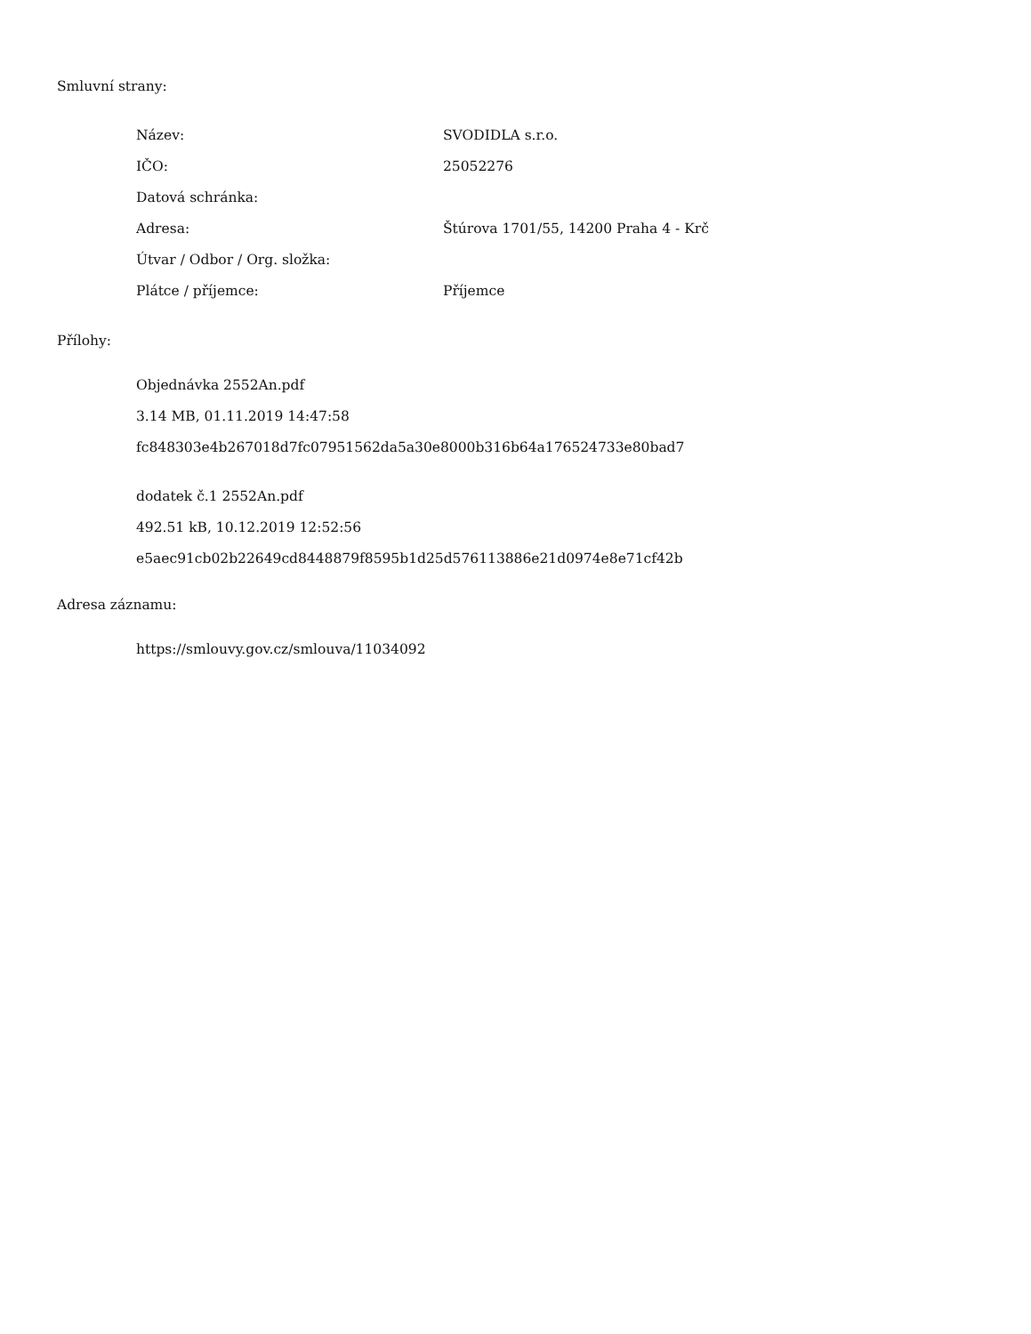Smluvní strany:
| Název: | SVODIDLA s.r.o. |
| IČO: | 25052276 |
| Datová schránka: | |
| Adresa: | Štúrova 1701/55, 14200 Praha 4 - Krč |
| Útvar / Odbor / Org. složka: | |
| Plátce / příjemce: | Příjemce |
Přílohy:
Objednávka 2552An.pdf
3.14 MB, 01.11.2019 14:47:58
fc848303e4b267018d7fc07951562da5a30e8000b316b64a176524733e80bad7
dodatek č.1 2552An.pdf
492.51 kB, 10.12.2019 12:52:56
e5aec91cb02b22649cd8448879f8595b1d25d576113886e21d0974e8e71cf42b
Adresa záznamu:
https://smlouvy.gov.cz/smlouva/11034092